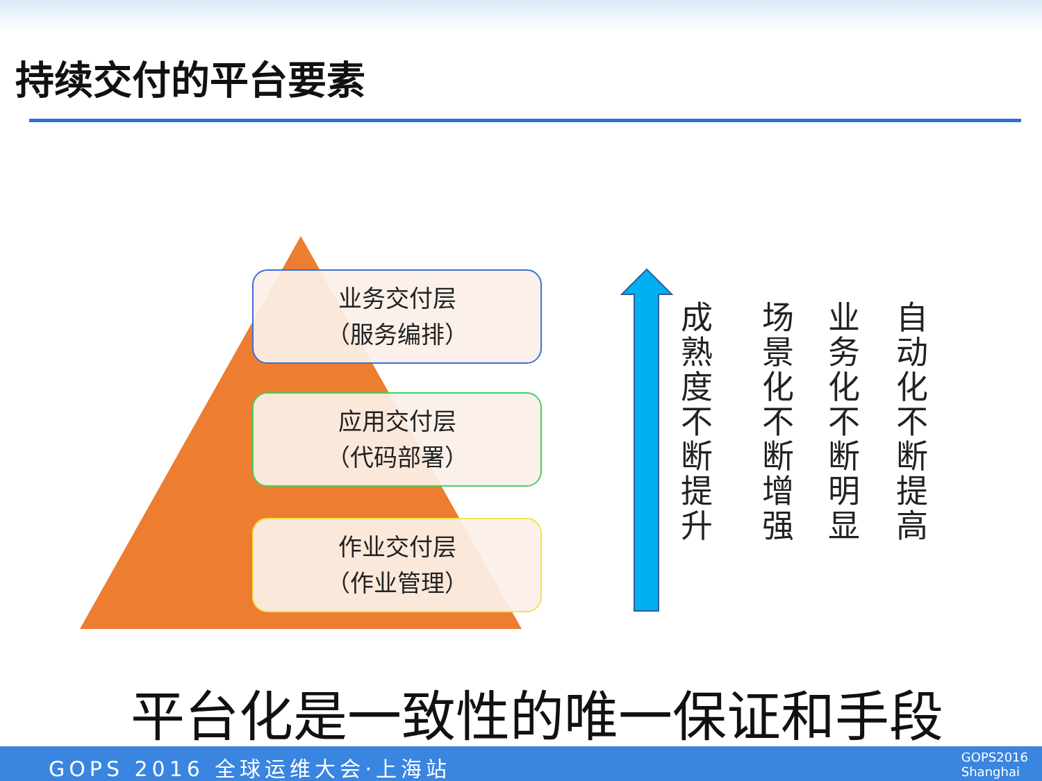持续交付的平台要素
业务交付层
（服务编排）
应用交付层
（代码部署）
作业交付层
（作业管理）
成熟度不断提升
场景化不断增强
业务化不断明显
自动化不断提高
平台化是一致性的唯一保证和手段
GOPS 2016 全球运维大会·上海站
GOPS2016
Shanghai